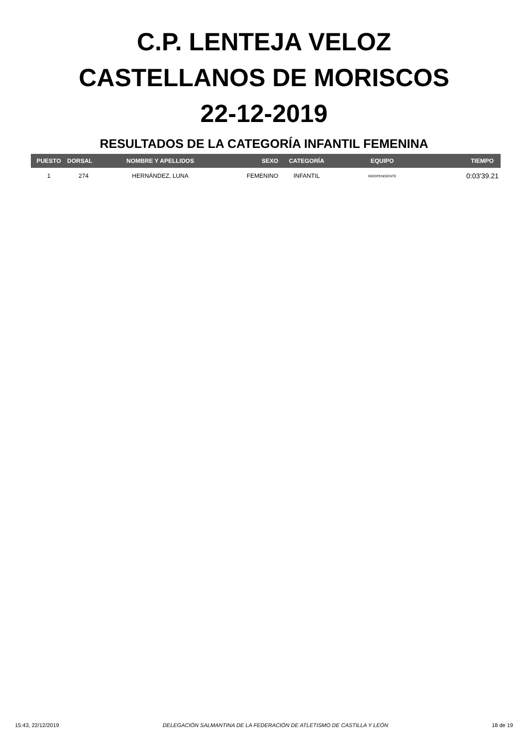C.P. LENTEJA VELOZ
CASTELLANOS DE MORISCOS
22-12-2019
RESULTADOS DE LA CATEGORÍA INFANTIL FEMENINA
| PUESTO | DORSAL | NOMBRE Y APELLIDOS | SEXO | CATEGORÍA | EQUIPO | TIEMPO |
| --- | --- | --- | --- | --- | --- | --- |
| 1 | 274 | HERNÁNDEZ, LUNA | FEMENINO | INFANTIL | INDEPENDIENTE | 0:03'39.21 |
15:43, 22/12/2019 DELEGACIÓN SALMANTINA DE LA FEDERACIÓN DE ATLETISMO DE CASTILLA Y LEÓN 18 de 19